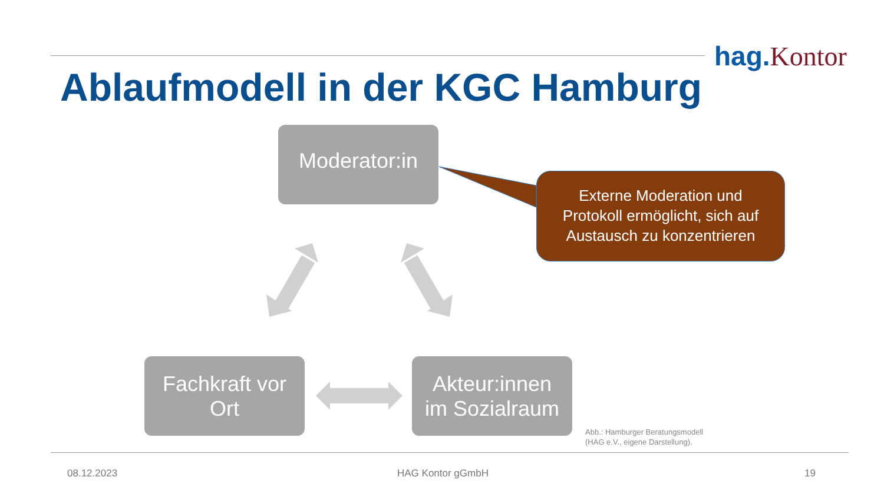hag.Kontor
Ablaufmodell in der KGC Hamburg
Moderator:in
Fachkraft vor
Ort
Akteur:innen
im Sozialraum
Externe Moderation und
Protokoll ermöglicht, sich auf
Austausch zu konzentrieren
Abb.: Hamburger Beratungsmodell
(HAG e.V., eigene Darstellung).
08.12.2023 HAG Kontor gGmbH 19